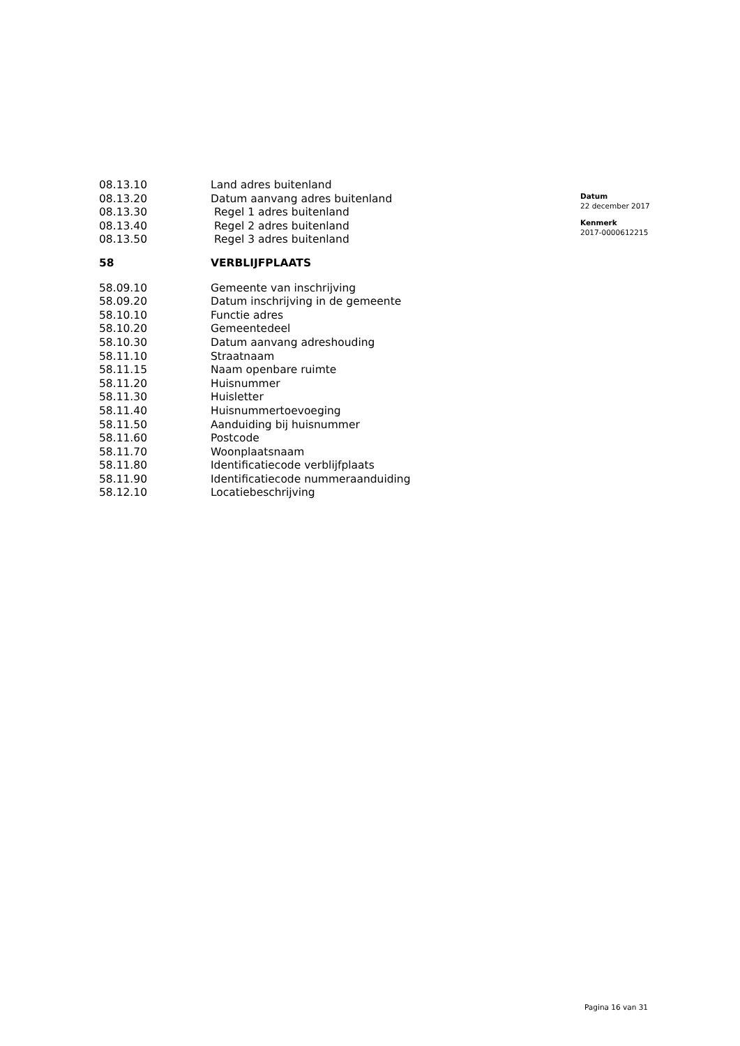| 08.13.10 | Land adres buitenland |
| 08.13.20 | Datum aanvang adres buitenland |
| 08.13.30 | Regel 1 adres buitenland |
| 08.13.40 | Regel 2 adres buitenland |
| 08.13.50 | Regel 3 adres buitenland |
| 58 | VERBLIJFPLAATS |
| 58.09.10 | Gemeente van inschrijving |
| 58.09.20 | Datum inschrijving in de gemeente |
| 58.10.10 | Functie adres |
| 58.10.20 | Gemeentedeel |
| 58.10.30 | Datum aanvang adreshouding |
| 58.11.10 | Straatnaam |
| 58.11.15 | Naam openbare ruimte |
| 58.11.20 | Huisnummer |
| 58.11.30 | Huisletter |
| 58.11.40 | Huisnummertoevoeging |
| 58.11.50 | Aanduiding bij huisnummer |
| 58.11.60 | Postcode |
| 58.11.70 | Woonplaatsnaam |
| 58.11.80 | Identificatiecode verblijfplaats |
| 58.11.90 | Identificatiecode nummeraanduiding |
| 58.12.10 | Locatiebeschrijving |
Datum
22 december 2017
Kenmerk
2017-0000612215
Pagina 16 van 31